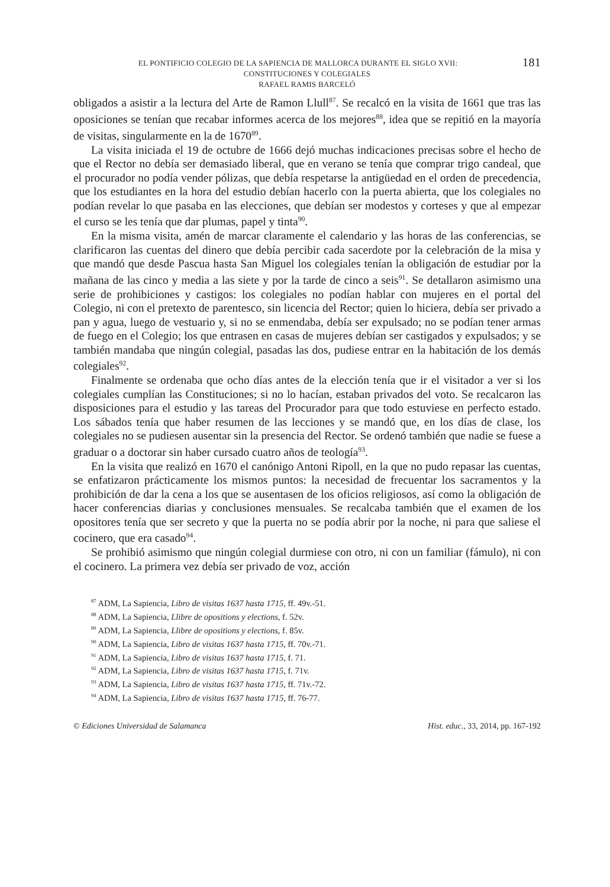181 EL PONTIFICIO COLEGIO DE LA SAPIENCIA DE MALLORCA DURANTE EL SIGLO XVII:
CONSTITUCIONES Y COLEGIALES
RAFAEL RAMIS BARCELÓ
obligados a asistir a la lectura del Arte de Ramon Llull<sup>87</sup>. Se recalcó en la visita de 1661 que tras las oposiciones se tenían que recabar informes acerca de los mejores<sup>88</sup>, idea que se repitió en la mayoría de visitas, singularmente en la de 1670<sup>89</sup>.
La visita iniciada el 19 de octubre de 1666 dejó muchas indicaciones precisas sobre el hecho de que el Rector no debía ser demasiado liberal, que en verano se tenía que comprar trigo candeal, que el procurador no podía vender pólizas, que debía respetarse la antigüedad en el orden de precedencia, que los estudiantes en la hora del estudio debían hacerlo con la puerta abierta, que los colegiales no podían revelar lo que pasaba en las elecciones, que debían ser modestos y corteses y que al empezar el curso se les tenía que dar plumas, papel y tinta<sup>90</sup>.
En la misma visita, amén de marcar claramente el calendario y las horas de las conferencias, se clarificaron las cuentas del dinero que debía percibir cada sacerdote por la celebración de la misa y que mandó que desde Pascua hasta San Miguel los colegiales tenían la obligación de estudiar por la mañana de las cinco y media a las siete y por la tarde de cinco a seis<sup>91</sup>. Se detallaron asimismo una serie de prohibiciones y castigos: los colegiales no podían hablar con mujeres en el portal del Colegio, ni con el pretexto de parentesco, sin licencia del Rector; quien lo hiciera, debía ser privado a pan y agua, luego de vestuario y, si no se enmendaba, debía ser expulsado; no se podían tener armas de fuego en el Colegio; los que entrasen en casas de mujeres debían ser castigados y expulsados; y se también mandaba que ningún colegial, pasadas las dos, pudiese entrar en la habitación de los demás colegiales<sup>92</sup>.
Finalmente se ordenaba que ocho días antes de la elección tenía que ir el visitador a ver si los colegiales cumplían las Constituciones; si no lo hacían, estaban privados del voto. Se recalcaron las disposiciones para el estudio y las tareas del Procurador para que todo estuviese en perfecto estado. Los sábados tenía que haber resumen de las lecciones y se mandó que, en los días de clase, los colegiales no se pudiesen ausentar sin la presencia del Rector. Se ordenó también que nadie se fuese a graduar o a doctorar sin haber cursado cuatro años de teología<sup>93</sup>.
En la visita que realizó en 1670 el canónigo Antoni Ripoll, en la que no pudo repasar las cuentas, se enfatizaron prácticamente los mismos puntos: la necesidad de frecuentar los sacramentos y la prohibición de dar la cena a los que se ausentasen de los oficios religiosos, así como la obligación de hacer conferencias diarias y conclusiones mensuales. Se recalcaba también que el examen de los opositores tenía que ser secreto y que la puerta no se podía abrir por la noche, ni para que saliese el cocinero, que era casado<sup>94</sup>.
Se prohibió asimismo que ningún colegial durmiese con otro, ni con un familiar (fámulo), ni con el cocinero. La primera vez debía ser privado de voz, acción
<sup>87</sup> ADM, La Sapiencia, Libro de visitas 1637 hasta 1715, ff. 49v.-51.
<sup>88</sup> ADM, La Sapiencia, Llibre de opositions y elections, f. 52v.
<sup>89</sup> ADM, La Sapiencia, Llibre de opositions y elections, f. 85v.
<sup>90</sup> ADM, La Sapiencia, Libro de visitas 1637 hasta 1715, ff. 70v.-71.
<sup>91</sup> ADM, La Sapiencia, Libro de visitas 1637 hasta 1715, f. 71.
<sup>92</sup> ADM, La Sapiencia, Libro de visitas 1637 hasta 1715, f. 71v.
<sup>93</sup> ADM, La Sapiencia, Libro de visitas 1637 hasta 1715, ff. 71v.-72.
<sup>94</sup> ADM, La Sapiencia, Libro de visitas 1637 hasta 1715, ff. 76-77.
© Ediciones Universidad de Salamanca Hist. educ., 33, 2014, pp. 167-192